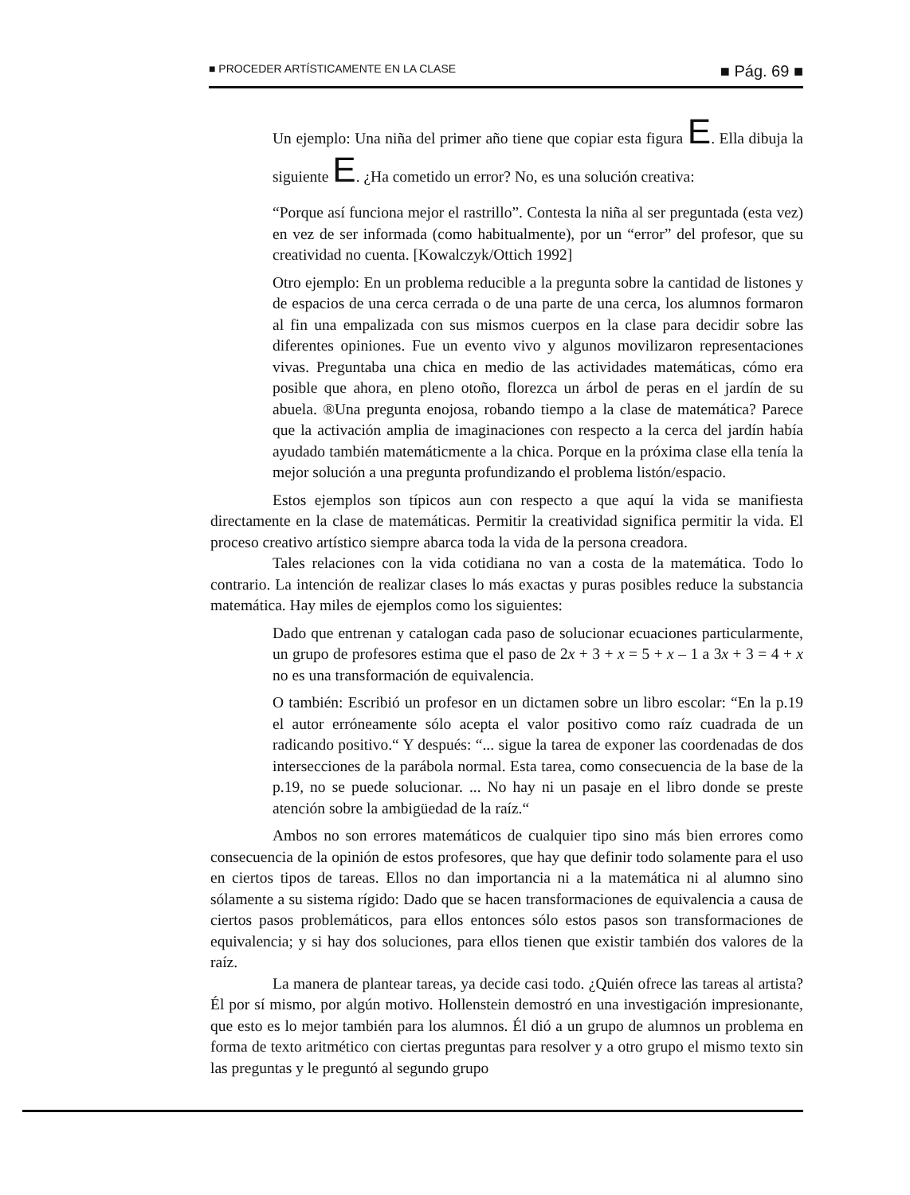■ PROCEDER ARTÍSTICAMENTE EN LA CLASE ■ Pág. 69 ■
Un ejemplo: Una niña del primer año tiene que copiar esta figura E. Ella dibuja la siguiente E. ¿Ha cometido un error? No, es una solución creativa:
“Porque así funciona mejor el rastrillo”. Contesta la niña al ser preguntada (esta vez) en vez de ser informada (como habitualmente), por un “error” del profesor, que su creatividad no cuenta. [Kowalczyk/Ottich 1992]
Otro ejemplo: En un problema reducible a la pregunta sobre la cantidad de listones y de espacios de una cerca cerrada o de una parte de una cerca, los alumnos formaron al fin una empalizada con sus mismos cuerpos en la clase para decidir sobre las diferentes opiniones. Fue un evento vivo y algunos movilizaron representaciones vivas. Preguntaba una chica en medio de las actividades matemáticas, cómo era posible que ahora, en pleno otoño, florezca un árbol de peras en el jardín de su abuela. ®Una pregunta enojosa, robando tiempo a la clase de matemática? Parece que la activación amplia de imaginaciones con respecto a la cerca del jardín había ayudado también matemáticmente a la chica. Porque en la próxima clase ella tenía la mejor solución a una pregunta profundizando el problema listón/espacio.
Estos ejemplos son típicos aun con respecto a que aquí la vida se manifiesta directamente en la clase de matemáticas. Permitir la creatividad significa permitir la vida. El proceso creativo artístico siempre abarca toda la vida de la persona creadora.
Tales relaciones con la vida cotidiana no van a costa de la matemática. Todo lo contrario. La intención de realizar clases lo más exactas y puras posibles reduce la substancia matemática. Hay miles de ejemplos como los siguientes:
Dado que entrenan y catalogan cada paso de solucionar ecuaciones particularmente, un grupo de profesores estima que el paso de 2x + 3 + x = 5 + x – 1 a 3x + 3 = 4 + x no es una transformación de equivalencia.
O también: Escribió un profesor en un dictamen sobre un libro escolar: “En la p.19 el autor erróneamente sólo acepta el valor positivo como raíz cuadrada de un radicando positivo.“ Y después: “... sigue la tarea de exponer las coordenadas de dos intersecciones de la parábola normal. Esta tarea, como consecuencia de la base de la p.19, no se puede solucionar. ... No hay ni un pasaje en el libro donde se preste atención sobre la ambigüedad de la raíz.“
Ambos no son errores matemáticos de cualquier tipo sino más bien errores como consecuencia de la opinión de estos profesores, que hay que definir todo solamente para el uso en ciertos tipos de tareas. Ellos no dan importancia ni a la matemática ni al alumno sino sólamente a su sistema rígido: Dado que se hacen transformaciones de equivalencia a causa de ciertos pasos problemáticos, para ellos entonces sólo estos pasos son transformaciones de equivalencia; y si hay dos soluciones, para ellos tienen que existir también dos valores de la raíz.
La manera de plantear tareas, ya decide casi todo. ¿Quién ofrece las tareas al artista? Él por sí mismo, por algún motivo. Hollenstein demostró en una investigación impresionante, que esto es lo mejor también para los alumnos. Él dió a un grupo de alumnos un problema en forma de texto aritmético con ciertas preguntas para resolver y a otro grupo el mismo texto sin las preguntas y le preguntó al segundo grupo